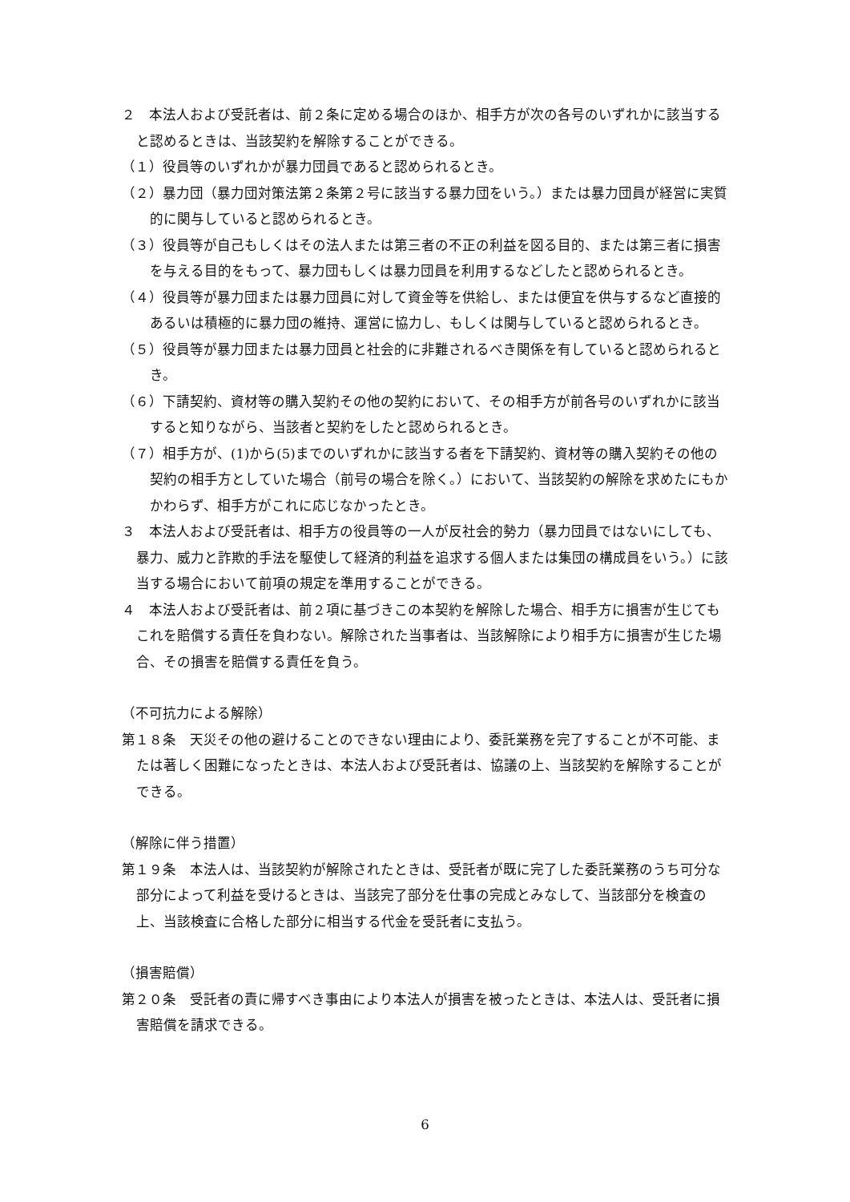２　本法人および受託者は、前２条に定める場合のほか、相手方が次の各号のいずれかに該当すると認めるときは、当該契約を解除することができる。
（１）役員等のいずれかが暴力団員であると認められるとき。
（２）暴力団（暴力団対策法第２条第２号に該当する暴力団をいう。）または暴力団員が経営に実質的に関与していると認められるとき。
（３）役員等が自己もしくはその法人または第三者の不正の利益を図る目的、または第三者に損害を与える目的をもって、暴力団もしくは暴力団員を利用するなどしたと認められるとき。
（４）役員等が暴力団または暴力団員に対して資金等を供給し、または便宜を供与するなど直接的あるいは積極的に暴力団の維持、運営に協力し、もしくは関与していると認められるとき。
（５）役員等が暴力団または暴力団員と社会的に非難されるべき関係を有していると認められるとき。
（６）下請契約、資材等の購入契約その他の契約において、その相手方が前各号のいずれかに該当すると知りながら、当該者と契約をしたと認められるとき。
（７）相手方が、(1)から(5)までのいずれかに該当する者を下請契約、資材等の購入契約その他の契約の相手方としていた場合（前号の場合を除く。）において、当該契約の解除を求めたにもかかわらず、相手方がこれに応じなかったとき。
３　本法人および受託者は、相手方の役員等の一人が反社会的勢力（暴力団員ではないにしても、暴力、威力と詐欺的手法を駆使して経済的利益を追求する個人または集団の構成員をいう。）に該当する場合において前項の規定を準用することができる。
４　本法人および受託者は、前２項に基づきこの本契約を解除した場合、相手方に損害が生じてもこれを賠償する責任を負わない。解除された当事者は、当該解除により相手方に損害が生じた場合、その損害を賠償する責任を負う。
（不可抗力による解除）
第１８条　天災その他の避けることのできない理由により、委託業務を完了することが不可能、または著しく困難になったときは、本法人および受託者は、協議の上、当該契約を解除することができる。
（解除に伴う措置）
第１９条　本法人は、当該契約が解除されたときは、受託者が既に完了した委託業務のうち可分な部分によって利益を受けるときは、当該完了部分を仕事の完成とみなして、当該部分を検査の上、当該検査に合格した部分に相当する代金を受託者に支払う。
（損害賠償）
第２０条　受託者の責に帰すべき事由により本法人が損害を被ったときは、本法人は、受託者に損害賠償を請求できる。
6